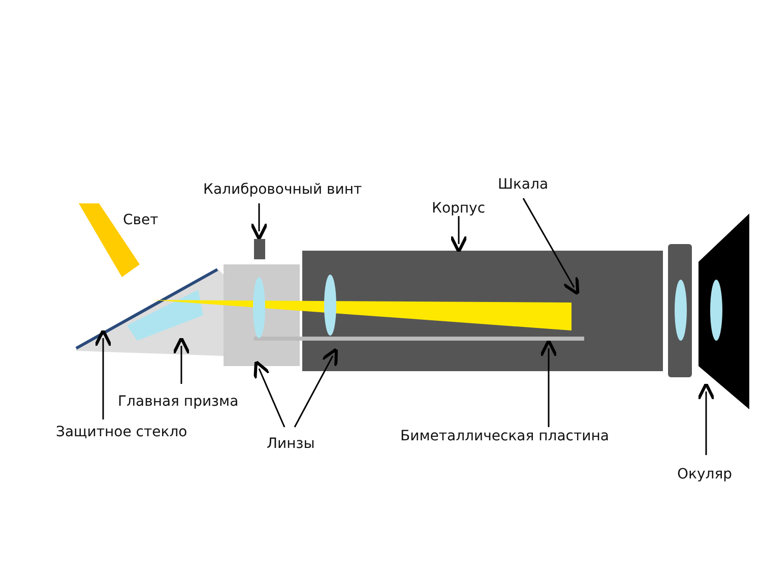Калибровочный винт Шкала
Свет
Корпус
Главная призма
Защитное стекло
Линзы Биметаллическая пластина
Окуляр